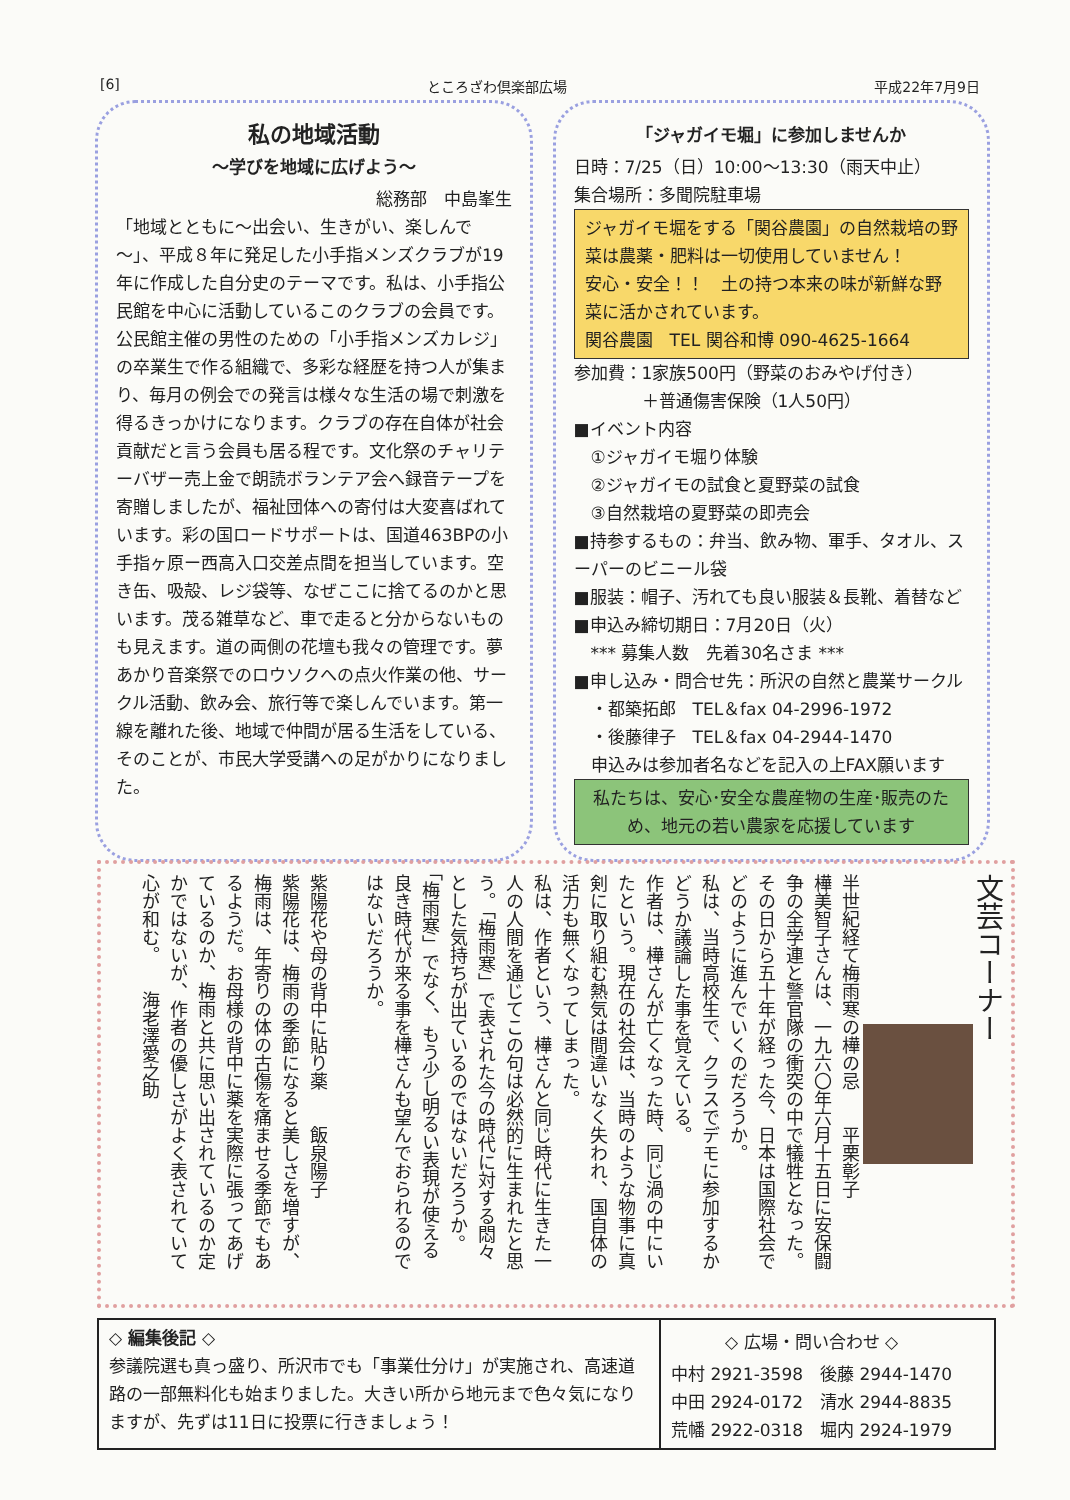[6] ところざわ倶楽部広場 平成22年7月9日
私の地域活動
～学びを地域に広げよう～
総務部　中島峯生
「地域とともに～出会い、生きがい、楽しんで～」、平成８年に発足した小手指メンズクラブが19年に作成した自分史のテーマです。私は、小手指公民館を中心に活動しているこのクラブの会員です。公民館主催の男性のための「小手指メンズカレジ」の卒業生で作る組織で、多彩な経歴を持つ人が集まり、毎月の例会での発言は様々な生活の場で刺激を得るきっかけになります。クラブの存在自体が社会貢献だと言う会員も居る程です。文化祭のチャリテーバザー売上金で朗読ボランテア会へ録音テープを寄贈しましたが、福祉団体への寄付は大変喜ばれています。彩の国ロードサポートは、国道463BPの小手指ヶ原ー西高入口交差点間を担当しています。空き缶、吸殻、レジ袋等、なぜここに捨てるのかと思います。茂る雑草など、車で走ると分からないものも見えます。道の両側の花壇も我々の管理です。夢あかり音楽祭でのロウソクへの点火作業の他、サークル活動、飲み会、旅行等で楽しんでいます。第一線を離れた後、地域で仲間が居る生活をしている、そのことが、市民大学受講への足がかりになりました。
「ジャガイモ堀」に参加しませんか
日時：7/25（日）10:00～13:30（雨天中止）
集合場所：多聞院駐車場
ジャガイモ堀をする「関谷農園」の自然栽培の野菜は農薬・肥料は一切使用していません！
安心・安全！！　土の持つ本来の味が新鮮な野菜に活かされています。
関谷農園　TEL 関谷和博 090-4625-1664
参加費：1家族500円（野菜のおみやげ付き）
　　　　＋普通傷害保険（1人50円）
■イベント内容
　①ジャガイモ堀り体験
　②ジャガイモの試食と夏野菜の試食
　③自然栽培の夏野菜の即売会
■持参するもの：弁当、飲み物、軍手、タオル、スーパーのビニール袋
■服装：帽子、汚れても良い服装＆長靴、着替など
■申込み締切期日：7月20日（火）
　*** 募集人数　先着30名さま ***
■申し込み・問合せ先：所沢の自然と農業サークル
　・都築拓郎　TEL＆fax 04-2996-1972
　・後藤律子　TEL＆fax 04-2944-1470
　申込みは参加者名などを記入の上FAX願います
私たちは、安心･安全な農産物の生産･販売のため、地元の若い農家を応援しています
文芸コーナー
半世紀経て梅雨寒の樺の忌　　平栗彰子
樺美智子さんは、一九六〇年六月十五日に安保闘争の全学連と警官隊の衝突の中で犠牲となった。その日から五十年が経った今、日本は国際社会でどのように進んでいくのだろうか。
私は、当時高校生で、クラスでデモに参加するかどうか議論した事を覚えている。
作者は、樺さんが亡くなった時、同じ渦の中にいたという。現在の社会は、当時のような物事に真剣に取り組む熱気は間違いなく失われ、国自体の活力も無くなってしまった。
私は、作者という、樺さんと同じ時代に生きた一人の人間を通じてこの句は必然的に生まれたと思う。「梅雨寒」で表された今の時代に対する悶々とした気持ちが出ているのではないだろうか。「梅雨寒」でなく、もう少し明るい表現が使える良き時代が来る事を樺さんも望んでおられるのではないだろうか。
紫陽花や母の背中に貼り薬　　飯泉陽子
紫陽花は、梅雨の季節になると美しさを増すが、梅雨は、年寄りの体の古傷を痛ませる季節でもあるようだ。お母様の背中に薬を実際に張ってあげているのか、梅雨と共に思い出されているのか定かではないが、作者の優しさがよく表されていて心が和む。　　海老澤愛之助
◇ 編集後記 ◇
参議院選も真っ盛り、所沢市でも「事業仕分け」が実施され、高速道路の一部無料化も始まりました。大きい所から地元まで色々気になりますが、先ずは11日に投票に行きましょう！
◇ 広場・問い合わせ ◇
中村 2921-3598　後藤 2944-1470
中田 2924-0172　清水 2944-8835
荒幡 2922-0318　堀内 2924-1979